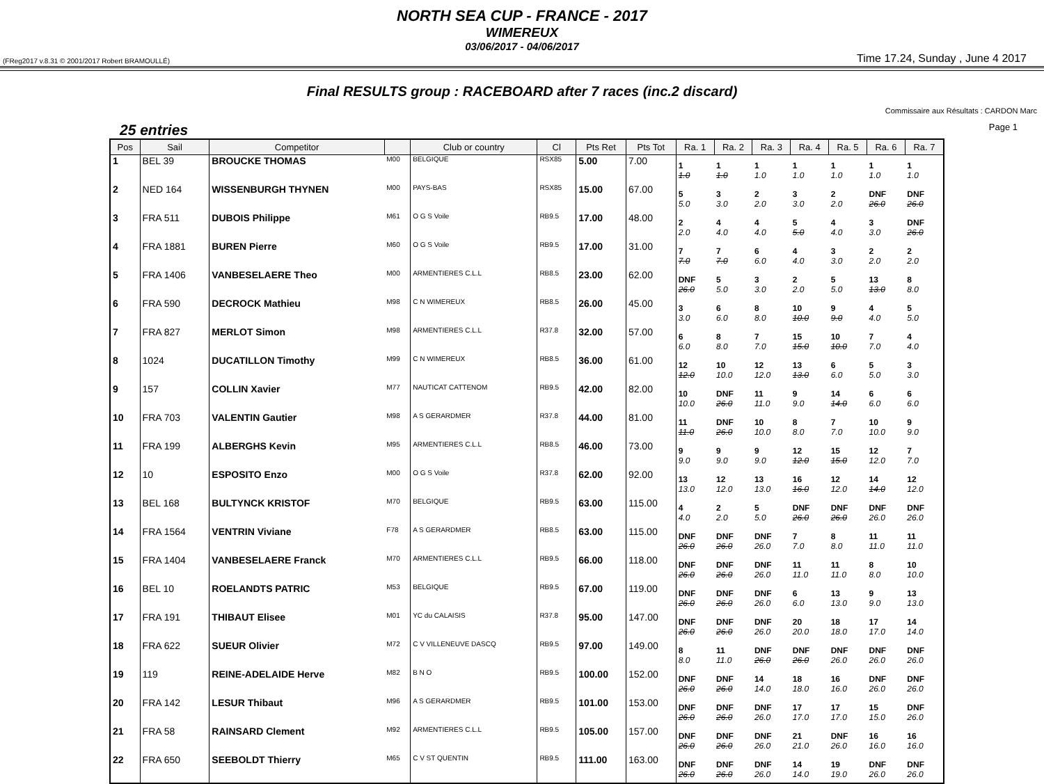NORTH SEA CUP - FRANCE - 2017
WIMEREUX
03/06/2017 - 04/06/2017
(FReg2017 v.8.31 © 2001/2017 Robert BRAMOULLÉ) Time 17.24, Sunday , June 4 2017
Final RESULTS group : RACEBOARD after 7 races (inc.2 discard)
Commissaire aux Résultats : CARDON Marc
25 entries Page 1
| Pos | Sail | Competitor | | Club or country | Cl | Pts Ret | Pts Tot | Ra. 1 | Ra. 2 | Ra. 3 | Ra. 4 | Ra. 5 | Ra. 6 | Ra. 7 |
| --- | --- | --- | --- | --- | --- | --- | --- | --- | --- | --- | --- | --- | --- | --- |
| 1 | BEL 39 | BROUCKE THOMAS | M00 | BELGIQUE | RSX85 | 5.00 | 7.00 | 1 1.0 | 1 1.0 | 1 1.0 | 1 1.0 | 1 1.0 | 1 1.0 | 1 1.0 |
| 2 | NED 164 | WISSENBURGH THYNEN | M00 | PAYS-BAS | RSX85 | 15.00 | 67.00 | 5 5.0 | 3 3.0 | 2 2.0 | 3 3.0 | 2 2.0 | DNF 26.0 | DNF 26.0 |
| 3 | FRA 511 | DUBOIS Philippe | M61 | O G S Voile | RB9.5 | 17.00 | 48.00 | 2 2.0 | 4 4.0 | 4 4.0 | 5 5.0 | 4 4.0 | 3 3.0 | DNF 26.0 |
| 4 | FRA 1881 | BUREN Pierre | M60 | O G S Voile | RB9.5 | 17.00 | 31.00 | 7 7.0 | 7 7.0 | 6 6.0 | 4 4.0 | 3 3.0 | 2 2.0 | 2 2.0 |
| 5 | FRA 1406 | VANBESELAERE Theo | M00 | ARMENTIERES C.L.L | RB8.5 | 23.00 | 62.00 | DNF 26.0 | 5 5.0 | 3 3.0 | 2 2.0 | 5 5.0 | 13 13.0 | 8 8.0 |
| 6 | FRA 590 | DECROCK Mathieu | M98 | C N WIMEREUX | RB8.5 | 26.00 | 45.00 | 3 3.0 | 6 6.0 | 8 8.0 | 10 10.0 | 9 9.0 | 4 4.0 | 5 5.0 |
| 7 | FRA 827 | MERLOT Simon | M98 | ARMENTIERES C.L.L | R37.8 | 32.00 | 57.00 | 6 6.0 | 8 8.0 | 7 7.0 | 15 15.0 | 10 10.0 | 7 7.0 | 4 4.0 |
| 8 | 1024 | DUCATILLON Timothy | M99 | C N WIMEREUX | RB8.5 | 36.00 | 61.00 | 12 12.0 | 10 10.0 | 12 12.0 | 13 13.0 | 6 6.0 | 5 5.0 | 3 3.0 |
| 9 | 157 | COLLIN Xavier | M77 | NAUTICAT CATTENOM | RB9.5 | 42.00 | 82.00 | 10 10.0 | DNF 26.0 | 11 11.0 | 9 9.0 | 14 14.0 | 6 6.0 | 6 6.0 |
| 10 | FRA 703 | VALENTIN Gautier | M98 | A S GERARDMER | R37.8 | 44.00 | 81.00 | 11 11.0 | DNF 26.0 | 10 10.0 | 8 8.0 | 7 7.0 | 10 10.0 | 9 9.0 |
| 11 | FRA 199 | ALBERGHS Kevin | M95 | ARMENTIERES C.L.L | RB8.5 | 46.00 | 73.00 | 9 9.0 | 9 9.0 | 9 9.0 | 12 12.0 | 15 15.0 | 12 12.0 | 7 7.0 |
| 12 | 10 | ESPOSITO Enzo | M00 | O G S Voile | R37.8 | 62.00 | 92.00 | 13 13.0 | 12 12.0 | 13 13.0 | 16 16.0 | 12 12.0 | 14 14.0 | 12 12.0 |
| 13 | BEL 168 | BULTYNCK KRISTOF | M70 | BELGIQUE | RB9.5 | 63.00 | 115.00 | 4 4.0 | 2 2.0 | 5 5.0 | DNF 26.0 | DNF 26.0 | DNF 26.0 | DNF 26.0 |
| 14 | FRA 1564 | VENTRIN Viviane | F78 | A S GERARDMER | RB8.5 | 63.00 | 115.00 | DNF 26.0 | DNF 26.0 | DNF 26.0 | 7 7.0 | 8 8.0 | 11 11.0 | 11 11.0 |
| 15 | FRA 1404 | VANBESELAERE Franck | M70 | ARMENTIERES C.L.L | RB9.5 | 66.00 | 118.00 | DNF 26.0 | DNF 26.0 | DNF 26.0 | 11 11.0 | 11 11.0 | 8 8.0 | 10 10.0 |
| 16 | BEL 10 | ROELANDTS PATRIC | M53 | BELGIQUE | RB9.5 | 67.00 | 119.00 | DNF 26.0 | DNF 26.0 | DNF 26.0 | 6 6.0 | 13 13.0 | 9 9.0 | 13 13.0 |
| 17 | FRA 191 | THIBAUT Elisee | M01 | YC du CALAISIS | R37.8 | 95.00 | 147.00 | DNF 26.0 | DNF 26.0 | DNF 26.0 | 20 20.0 | 18 18.0 | 17 17.0 | 14 14.0 |
| 18 | FRA 622 | SUEUR Olivier | M72 | C V VILLENEUVE DASCQ | RB9.5 | 97.00 | 149.00 | 8 8.0 | 11 11.0 | DNF 26.0 | DNF 26.0 | DNF 26.0 | DNF 26.0 | DNF 26.0 |
| 19 | 119 | REINE-ADELAIDE Herve | M82 | B N O | RB9.5 | 100.00 | 152.00 | DNF 26.0 | DNF 26.0 | 14 14.0 | 18 18.0 | 16 16.0 | DNF 26.0 | DNF 26.0 |
| 20 | FRA 142 | LESUR Thibaut | M96 | A S GERARDMER | RB9.5 | 101.00 | 153.00 | DNF 26.0 | DNF 26.0 | DNF 26.0 | 17 17.0 | 17 17.0 | 15 15.0 | DNF 26.0 |
| 21 | FRA 58 | RAINSARD Clement | M92 | ARMENTIERES C.L.L | RB9.5 | 105.00 | 157.00 | DNF 26.0 | DNF 26.0 | DNF 26.0 | 21 21.0 | DNF 26.0 | 16 16.0 | 16 16.0 |
| 22 | FRA 650 | SEEBOLDT Thierry | M65 | C V ST QUENTIN | RB9.5 | 111.00 | 163.00 | DNF 26.0 | DNF 26.0 | DNF 26.0 | 14 14.0 | 19 19.0 | DNF 26.0 | DNF 26.0 |